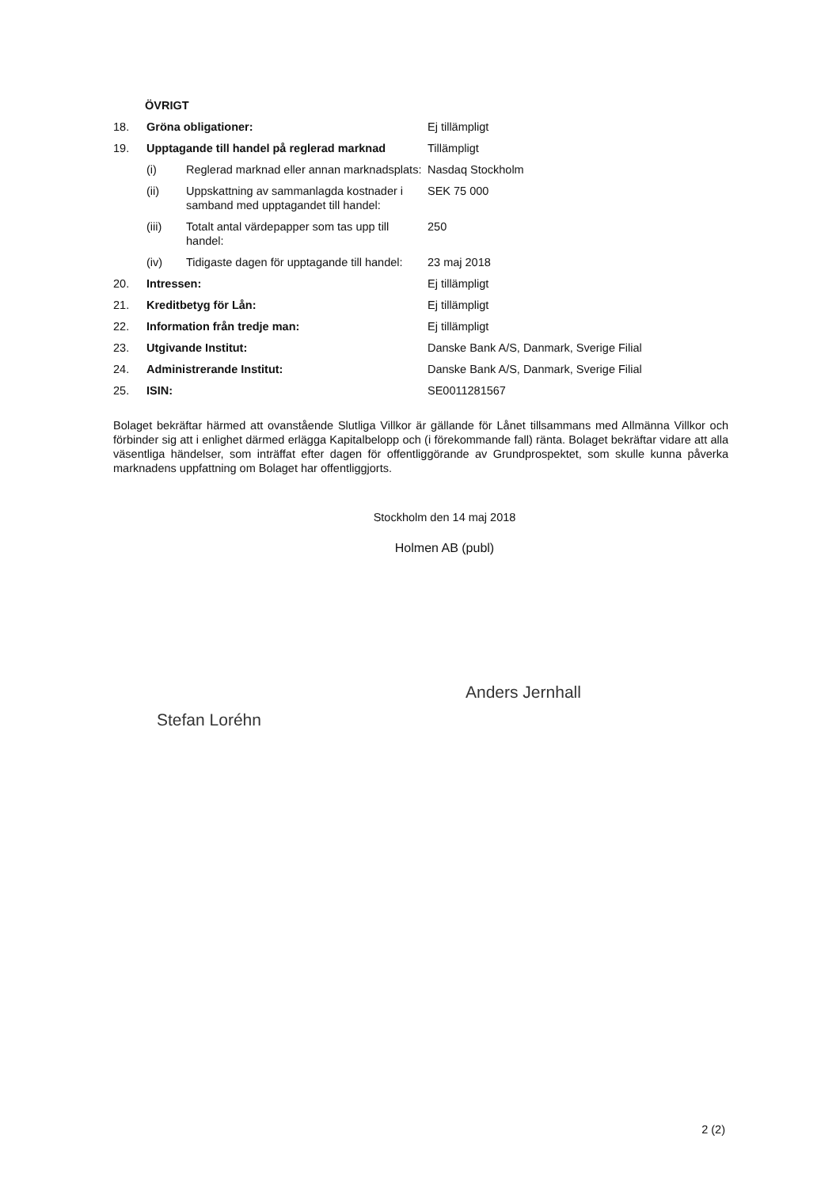ÖVRIGT
18. Gröna obligationer: Ej tillämpligt
19. Upptagande till handel på reglerad marknad Tillämpligt
(i) Reglerad marknad eller annan marknadsplats: Nasdaq Stockholm
(ii) Uppskattning av sammanlagda kostnader i samband med upptagandet till handel: SEK 75 000
(iii) Totalt antal värdepapper som tas upp till handel: 250
(iv) Tidigaste dagen för upptagande till handel: 23 maj 2018
20. Intressen: Ej tillämpligt
21. Kreditbetyg för Lån: Ej tillämpligt
22. Information från tredje man: Ej tillämpligt
23. Utgivande Institut: Danske Bank A/S, Danmark, Sverige Filial
24. Administrerande Institut: Danske Bank A/S, Danmark, Sverige Filial
25. ISIN: SE0011281567
Bolaget bekräftar härmed att ovanstående Slutliga Villkor är gällande för Lånet tillsammans med Allmänna Villkor och förbinder sig att i enlighet därmed erlägga Kapitalbelopp och (i förekommande fall) ränta. Bolaget bekräftar vidare att alla väsentliga händelser, som inträffat efter dagen för offentliggörande av Grundprospektet, som skulle kunna påverka marknadens uppfattning om Bolaget har offentliggjorts.
Stockholm den 14 maj 2018
Holmen AB (publ)
Stefan Loréhn
Anders Jernhall
2 (2)